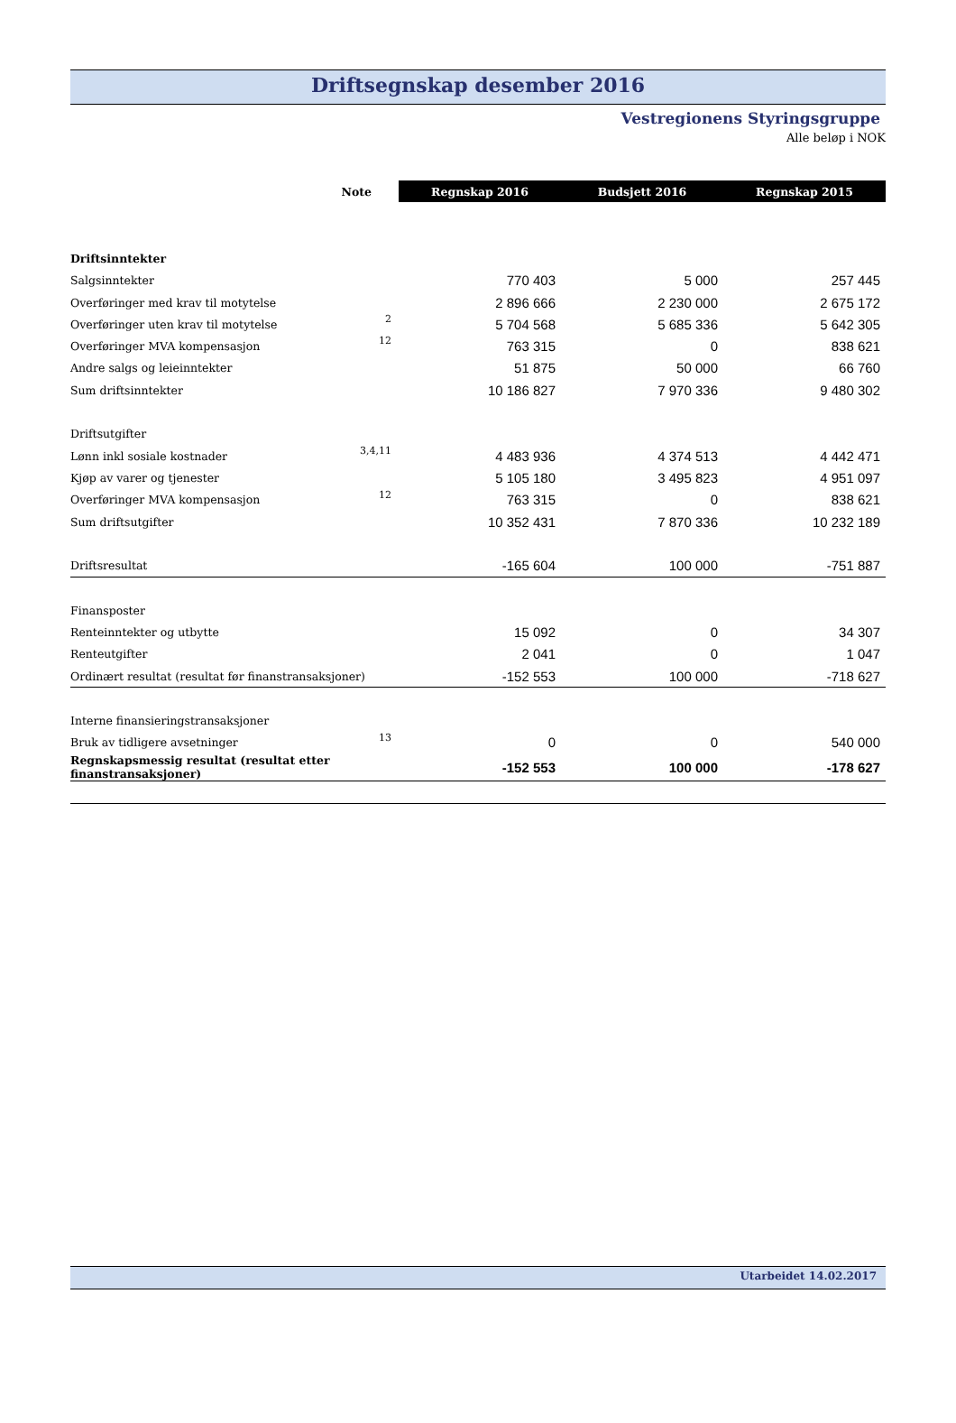Driftsegnskap desember 2016
Vestregionens Styringsgruppe
Alle beløp i NOK
| Note | | Regnskap 2016 | Budsjett 2016 | Regnskap 2015 |
| --- | --- | --- | --- | --- |
| Driftsinntekter | | | | |
| Salgsinntekter | | 770 403 | 5 000 | 257 445 |
| Overføringer med krav til motytelse | | 2 896 666 | 2 230 000 | 2 675 172 |
| Overføringer uten krav til motytelse | 2 | 5 704 568 | 5 685 336 | 5 642 305 |
| Overføringer MVA kompensasjon | 12 | 763 315 | 0 | 838 621 |
| Andre salgs og leieinntekter | | 51 875 | 50 000 | 66 760 |
| Sum driftsinntekter | | 10 186 827 | 7 970 336 | 9 480 302 |
| Driftsutgifter | | | | |
| Lønn inkl sosiale kostnader | 3,4,11 | 4 483 936 | 4 374 513 | 4 442 471 |
| Kjøp av varer og tjenester | | 5 105 180 | 3 495 823 | 4 951 097 |
| Overføringer MVA kompensasjon | 12 | 763 315 | 0 | 838 621 |
| Sum driftsutgifter | | 10 352 431 | 7 870 336 | 10 232 189 |
| Driftsresultat | | -165 604 | 100 000 | -751 887 |
| Finansposter | | | | |
| Renteinntekter og utbytte | | 15 092 | 0 | 34 307 |
| Renteutgifter | | 2 041 | 0 | 1 047 |
| Ordinært resultat (resultat før finanstransaksjoner) | | -152 553 | 100 000 | -718 627 |
| Interne finansieringstransaksjoner | | | | |
| Bruk av tidligere avsetninger | 13 | 0 | 0 | 540 000 |
| Regnskapsmessig resultat (resultat etter finanstransaksjoner) | | -152 553 | 100 000 | -178 627 |
Utarbeidet 14.02.2017